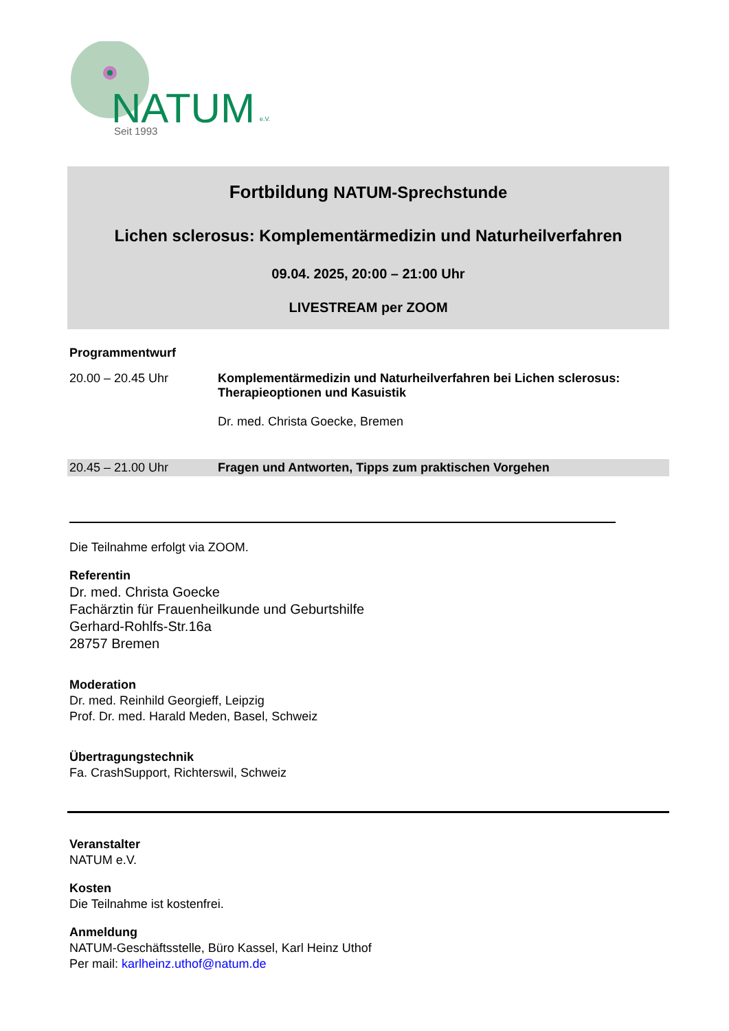NATUM
e.V.
Seit 1993
Fortbildung NATUM-Sprechstunde
Lichen sclerosus: Komplementärmedizin und Naturheilverfahren
09.04. 2025, 20:00 – 21:00 Uhr
LIVESTREAM per ZOOM
Programmentwurf
| 20.00 – 20.45 Uhr | Komplementärmedizin und Naturheilverfahren bei Lichen sclerosus: Therapieoptionen und Kasuistik Dr. med. Christa Goecke, Bremen |
| 20.45 – 21.00 Uhr | Fragen und Antworten, Tipps zum praktischen Vorgehen |
Die Teilnahme erfolgt via ZOOM.
Referentin
Dr. med. Christa Goecke
Fachärztin für Frauenheilkunde und Geburtshilfe
Gerhard-Rohlfs-Str.16a
28757 Bremen
Moderation
Dr. med. Reinhild Georgieff, Leipzig
Prof. Dr. med. Harald Meden, Basel, Schweiz
Übertragungstechnik
Fa. CrashSupport, Richterswil, Schweiz
Veranstalter
NATUM e.V.
Kosten
Die Teilnahme ist kostenfrei.
Anmeldung
NATUM-Geschäftsstelle, Büro Kassel, Karl Heinz Uthof
Per mail: karlheinz.uthof@natum.de